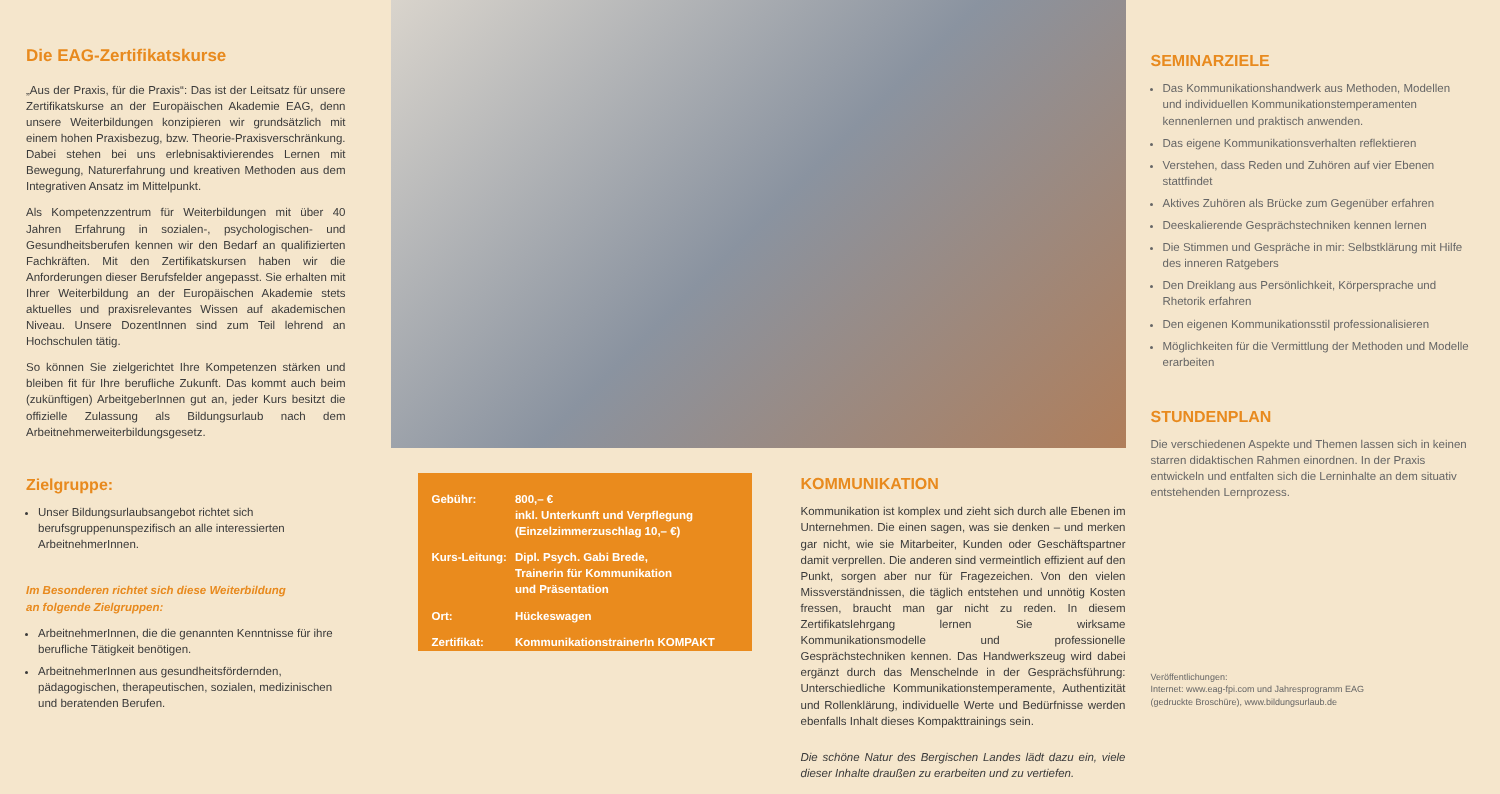Die EAG-Zertifikatskurse
„Aus der Praxis, für die Praxis“: Das ist der Leitsatz für unsere Zertifikatskurse an der Europäischen Akademie EAG, denn unsere Weiterbildungen konzipieren wir grundsätzlich mit einem hohen Praxisbezug, bzw. Theorie-Praxisverschränkung. Dabei stehen bei uns erlebnisaktivierendes Lernen mit Bewegung, Naturerfahrung und kreativen Methoden aus dem Integrativen Ansatz im Mittelpunkt.
Als Kompetenzzentrum für Weiterbildungen mit über 40 Jahren Erfahrung in sozialen-, psychologischen- und Gesundheitsberufen kennen wir den Bedarf an qualifizierten Fachkräften. Mit den Zertifikatskursen haben wir die Anforderungen dieser Berufsfelder angepasst. Sie erhalten mit Ihrer Weiterbildung an der Europäischen Akademie stets aktuelles und praxisrelevantes Wissen auf akademischen Niveau. Unsere DozentInnen sind zum Teil lehrend an Hochschulen tätig.
So können Sie zielgerichtet Ihre Kompetenzen stärken und bleiben fit für Ihre berufliche Zukunft. Das kommt auch beim (zukünftigen) ArbeitgeberInnen gut an, jeder Kurs besitzt die offizielle Zulassung als Bildungsurlaub nach dem Arbeitnehmerweiterbildungsgesetz.
Zielgruppe:
Unser Bildungsurlaubsangebot richtet sich berufsgruppenunspezifisch an alle interessierten ArbeitnehmerInnen.
Im Besonderen richtet sich diese Weiterbildung
an folgende Zielgruppen:
ArbeitnehmerInnen, die die genannten Kenntnisse für ihre berufliche Tätigkeit benötigen.
ArbeitnehmerInnen aus gesundheitsfördernden, pädagogischen, therapeutischen, sozialen, medizinischen und beratenden Berufen.
| Gebühr: | 800,– € inkl. Unterkunft und Verpflegung (Einzelzimmerzuschlag 10,– €) |
| Kurs-Leitung: | Dipl. Psych. Gabi Brede, Trainerin für Kommunikation und Präsentation |
| Ort: | Hückeswagen |
| Zertifikat: | KommunikationstrainerIn KOMPAKT |
KOMMUNIKATION
Kommunikation ist komplex und zieht sich durch alle Ebenen im Unternehmen. Die einen sagen, was sie denken – und merken gar nicht, wie sie Mitarbeiter, Kunden oder Geschäftspartner damit verprellen. Die anderen sind vermeintlich effizient auf den Punkt, sorgen aber nur für Fragezeichen. Von den vielen Missverständnissen, die täglich entstehen und unnötig Kosten fressen, braucht man gar nicht zu reden. In diesem Zertifikatslehrgang lernen Sie wirksame Kommunikationsmodelle und professionelle Gesprächstechniken kennen. Das Handwerkszeug wird dabei ergänzt durch das Menschelnde in der Gesprächsführung: Unterschiedliche Kommunikationstemperamente, Authentizität und Rollenklärung, individuelle Werte und Bedürfnisse werden ebenfalls Inhalt dieses Kompakttrainings sein.
Die schöne Natur des Bergischen Landes lädt dazu ein, viele dieser Inhalte draußen zu erarbeiten und zu vertiefen.
SEMINARZIELE
Das Kommunikationshandwerk aus Methoden, Modellen und individuellen Kommunikationstemperamenten kennenlernen und praktisch anwenden.
Das eigene Kommunikationsverhalten reflektieren
Verstehen, dass Reden und Zuhören auf vier Ebenen stattfindet
Aktives Zuhören als Brücke zum Gegenüber erfahren
Deeskalierende Gesprächstechniken kennen lernen
Die Stimmen und Gespräche in mir: Selbstklärung mit Hilfe des inneren Ratgebers
Den Dreiklang aus Persönlichkeit, Körpersprache und Rhetorik erfahren
Den eigenen Kommunikationsstil professionalisieren
Möglichkeiten für die Vermittlung der Methoden und Modelle erarbeiten
STUNDENPLAN
Die verschiedenen Aspekte und Themen lassen sich in keinen starren didaktischen Rahmen einordnen. In der Praxis entwickeln und entfalten sich die Lerninhalte an dem situativ entstehenden Lernprozess.
Veröffentlichungen:
Internet: www.eag-fpi.com und Jahresprogramm EAG
(gedruckte Broschüre), www.bildungsurlaub.de